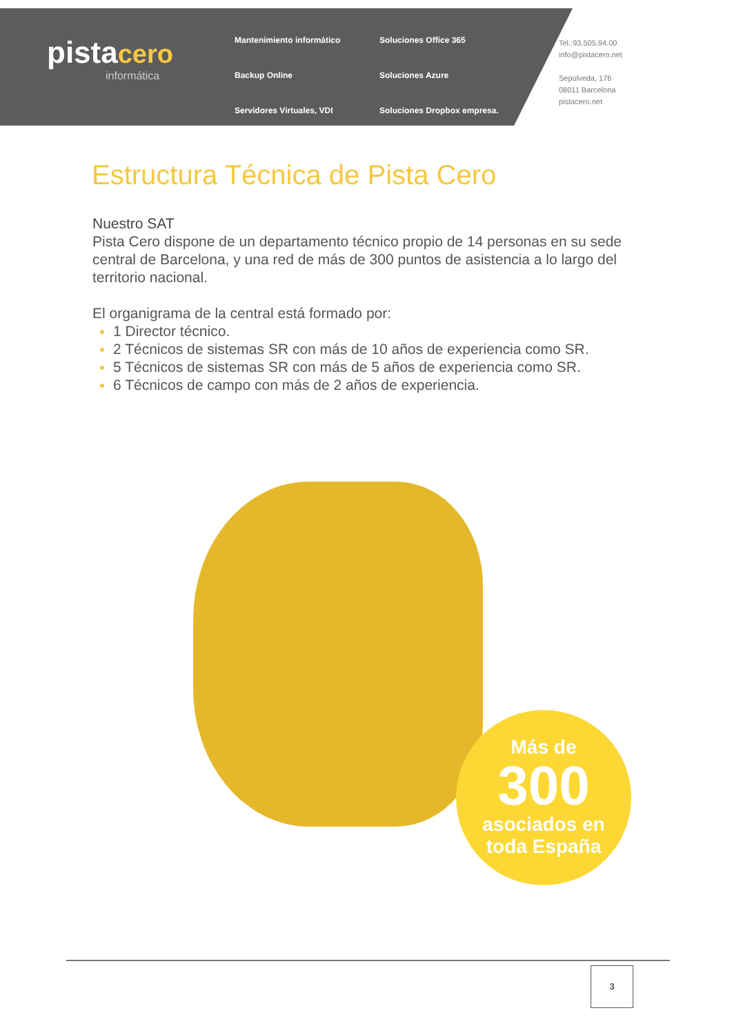pista cero
informática
Mantenimiento informático Soluciones Office 365 Backup Online Soluciones Azure Servidores Virtuales, VDI Soluciones Dropbox empresa.
Tel.:93.505.94.00
info@pistacero.net
Sepúlveda, 176
08011 Barcelona
pistacero.net
Estructura Técnica de Pista Cero
Nuestro SAT
Pista Cero dispone de un departamento técnico propio de 14 personas en su sede central de Barcelona, y una red de más de 300 puntos de asistencia a lo largo del territorio nacional.
El organigrama de la central está formado por:
1 Director técnico.
2 Técnicos de sistemas SR con más de 10 años de experiencia como SR.
5 Técnicos de sistemas SR con más de 5 años de experiencia como SR.
6 Técnicos de campo con más de 2 años de experiencia.
Más de
300
asociados en
toda España
3